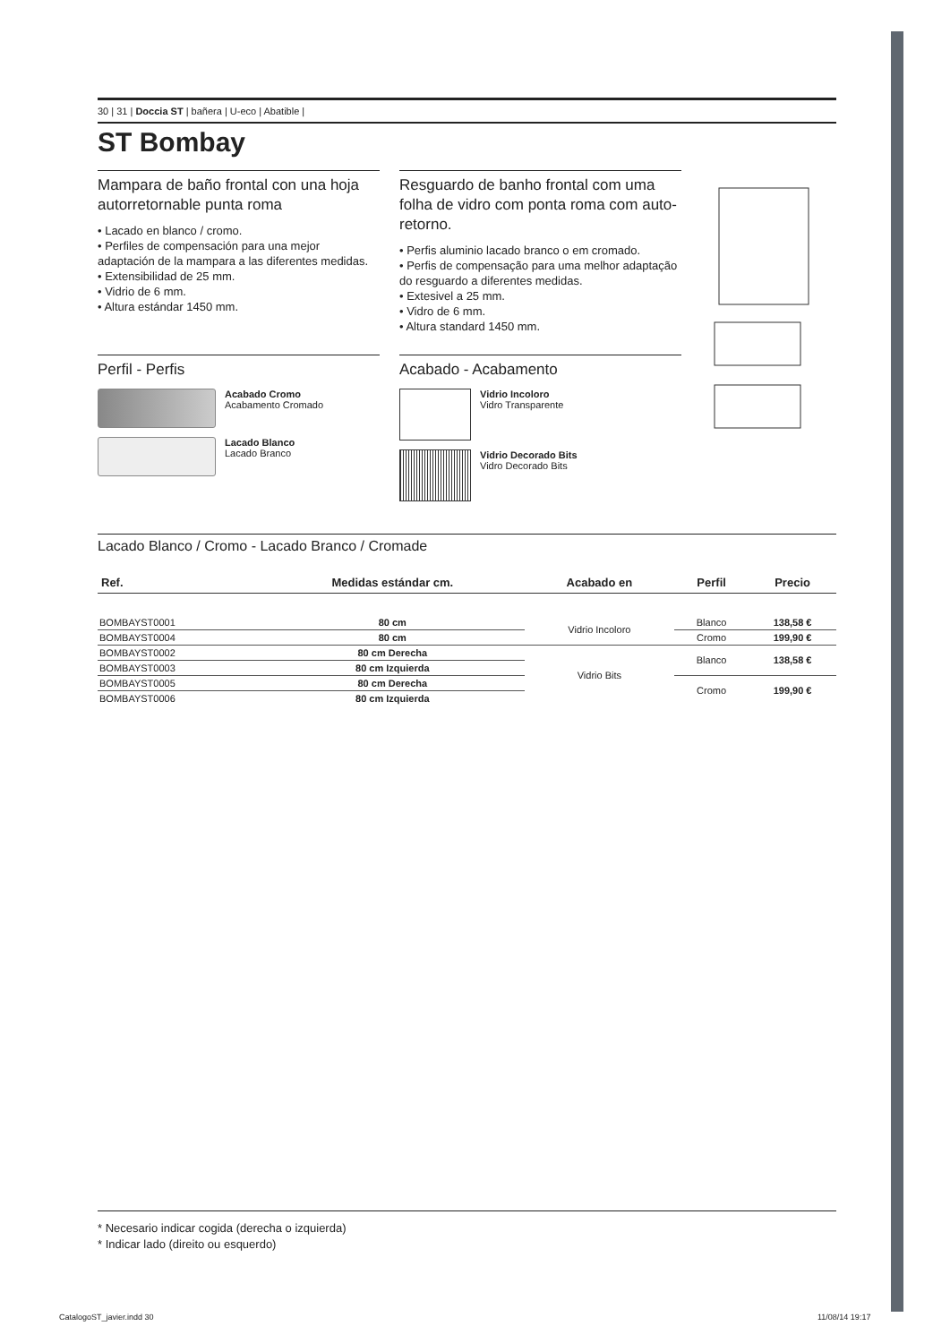30 | 31 | Doccia ST | bañera | U-eco | Abatible |
ST Bombay
Mampara de baño frontal con una hoja autorretornable punta roma
• Lacado en blanco / cromo.
• Perfiles de compensación para una mejor adaptación de la mampara a las diferentes medidas.
• Extensibilidad de 25 mm.
• Vidrio de 6 mm.
• Altura estándar 1450 mm.
Perfil - Perfis
Acabado Cromo
Acabamento Cromado
Lacado Blanco
Lacado Branco
Resguardo de banho frontal com uma folha de vidro com ponta roma com auto-retorno.
• Perfis aluminio lacado branco o em cromado.
• Perfis de compensação para uma melhor adaptação do resguardo a diferentes medidas.
• Extesivel a 25 mm.
• Vidro de 6 mm.
• Altura standard 1450 mm.
Acabado - Acabamento
Vidrio Incoloro
Vidro Transparente
Vidrio Decorado Bits
Vidro Decorado Bits
Lacado Blanco / Cromo - Lacado Branco / Cromade
| Ref. | Medidas estándar cm. | Acabado en | Perfil | Precio |
| --- | --- | --- | --- | --- |
| BOMBAYST0001 | 80 cm | Vidrio Incoloro | Blanco | 138,58 € |
| BOMBAYST0004 | 80 cm | | Cromo | 199,90 € |
| BOMBAYST0002 | 80 cm Derecha | Vidrio Bits | Blanco | 138,58 € |
| BOMBAYST0003 | 80 cm Izquierda | | | |
| BOMBAYST0005 | 80 cm Derecha | | Cromo | 199,90 € |
| BOMBAYST0006 | 80 cm Izquierda | | | |
* Necesario indicar cogida (derecha o izquierda)
* Indicar lado (direito ou esquerdo)
CatalogoST_javier.indd 30 11/08/14 19:17